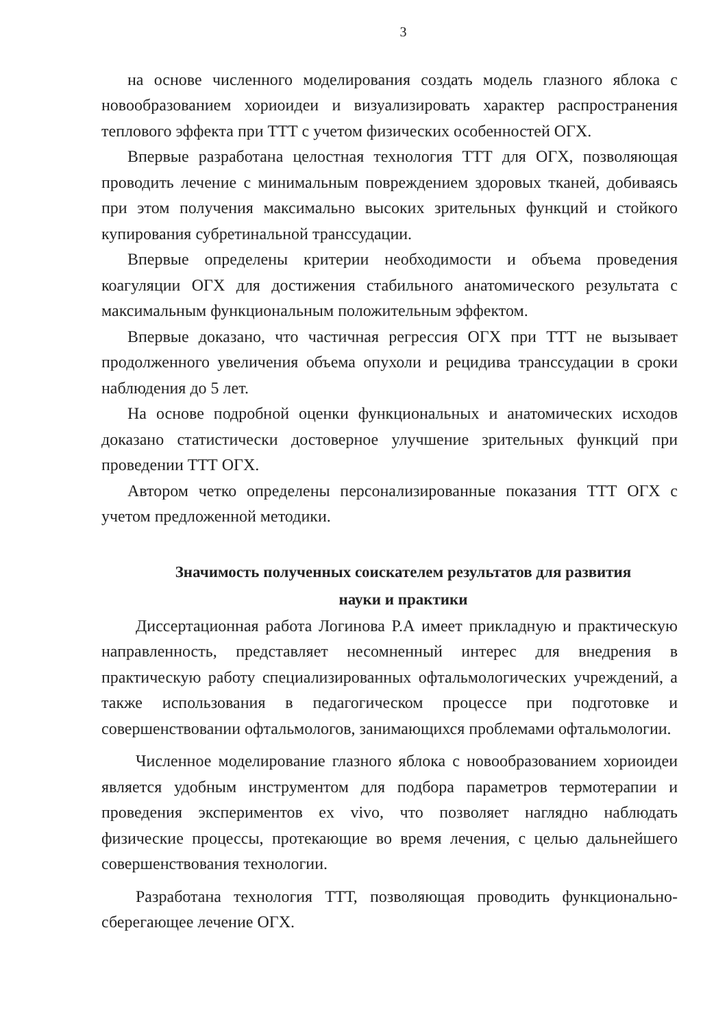3
на основе численного моделирования создать модель глазного яблока с новообразованием хориоидеи и визуализировать характер распространения теплового эффекта при ТТТ с учетом физических особенностей ОГХ.
Впервые разработана целостная технология ТТТ для ОГХ, позволяющая проводить лечение с минимальным повреждением здоровых тканей, добиваясь при этом получения максимально высоких зрительных функций и стойкого купирования субретинальной транссудации.
Впервые определены критерии необходимости и объема проведения коагуляции ОГХ для достижения стабильного анатомического результата с максимальным функциональным положительным эффектом.
Впервые доказано, что частичная регрессия ОГХ при ТТТ не вызывает продолженного увеличения объема опухоли и рецидива транссудации в сроки наблюдения до 5 лет.
На основе подробной оценки функциональных и анатомических исходов доказано статистически достоверное улучшение зрительных функций при проведении ТТТ ОГХ.
Автором четко определены персонализированные показания ТТТ ОГХ с учетом предложенной методики.
Значимость полученных соискателем результатов для развития
науки и практики
Диссертационная работа Логинова Р.А имеет прикладную и практическую направленность, представляет несомненный интерес для внедрения в практическую работу специализированных офтальмологических учреждений, а также использования в педагогическом процессе при подготовке и совершенствовании офтальмологов, занимающихся проблемами офтальмологии.
Численное моделирование глазного яблока с новообразованием хориоидеи является удобным инструментом для подбора параметров термотерапии и проведения экспериментов ex vivo, что позволяет наглядно наблюдать физические процессы, протекающие во время лечения, с целью дальнейшего совершенствования технологии.
Разработана технология ТТТ, позволяющая проводить функционально-сберегающее лечение ОГХ.